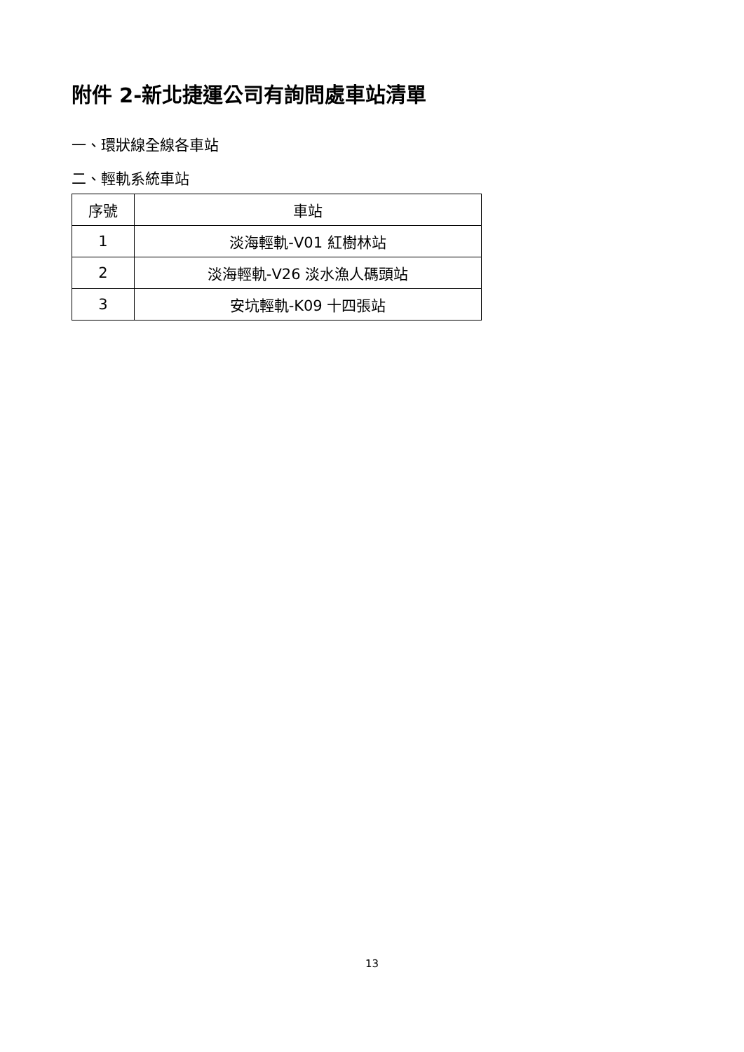附件 2-新北捷運公司有詢問處車站清單
一、環狀線全線各車站
二、輕軌系統車站
| 序號 | 車站 |
| 1 | 淡海輕軌-V01 紅樹林站 |
| 2 | 淡海輕軌-V26 淡水漁人碼頭站 |
| 3 | 安坑輕軌-K09 十四張站 |
13